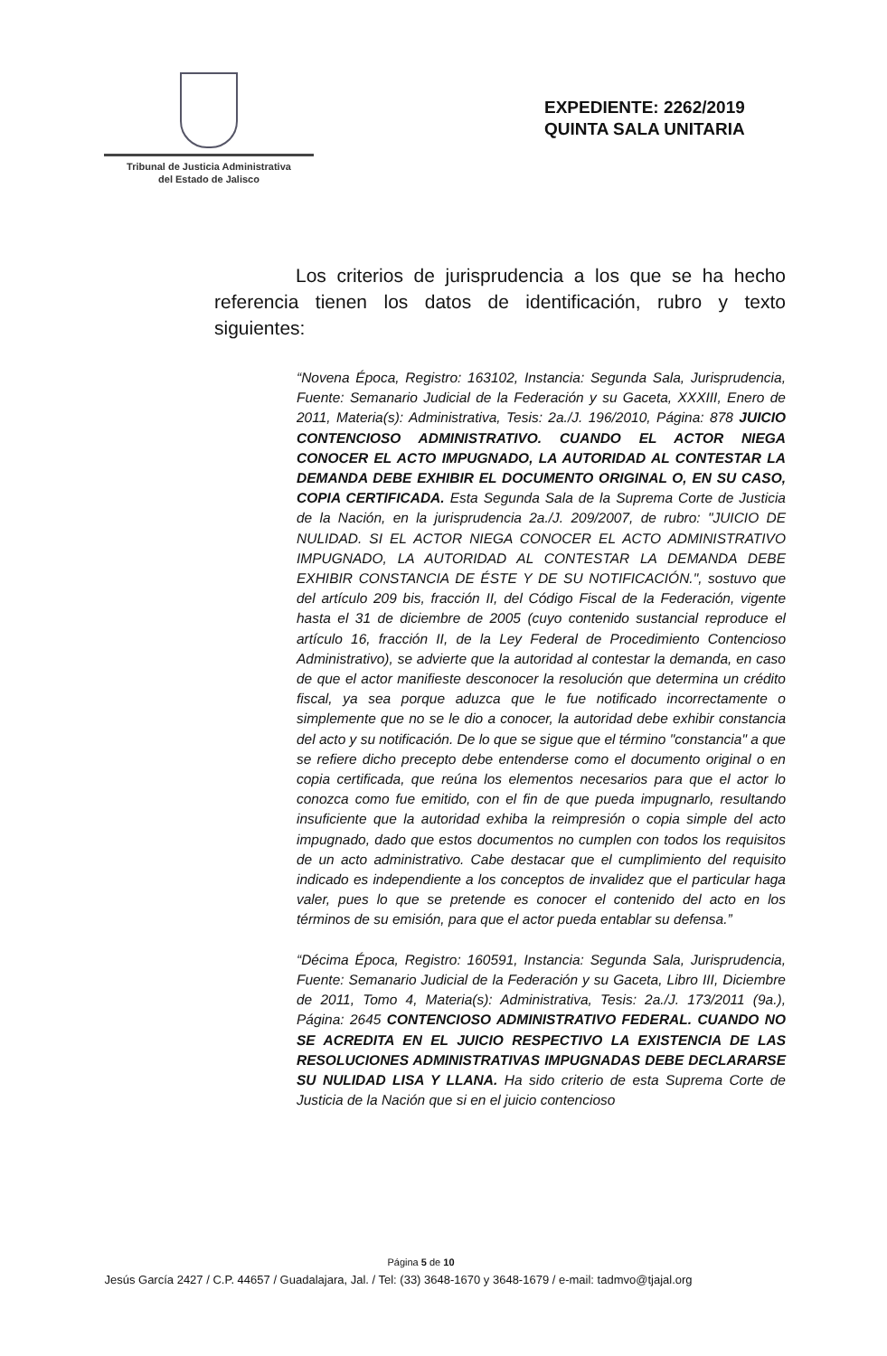Tribunal de Justicia Administrativa
del Estado de Jalisco
EXPEDIENTE: 2262/2019
QUINTA SALA UNITARIA
Los criterios de jurisprudencia a los que se ha hecho referencia tienen los datos de identificación, rubro y texto siguientes:
“Novena Época, Registro: 163102, Instancia: Segunda Sala, Jurisprudencia, Fuente: Semanario Judicial de la Federación y su Gaceta, XXXIII, Enero de 2011, Materia(s): Administrativa, Tesis: 2a./J. 196/2010, Página: 878 JUICIO CONTENCIOSO ADMINISTRATIVO. CUANDO EL ACTOR NIEGA CONOCER EL ACTO IMPUGNADO, LA AUTORIDAD AL CONTESTAR LA DEMANDA DEBE EXHIBIR EL DOCUMENTO ORIGINAL O, EN SU CASO, COPIA CERTIFICADA. Esta Segunda Sala de la Suprema Corte de Justicia de la Nación, en la jurisprudencia 2a./J. 209/2007, de rubro: "JUICIO DE NULIDAD. SI EL ACTOR NIEGA CONOCER EL ACTO ADMINISTRATIVO IMPUGNADO, LA AUTORIDAD AL CONTESTAR LA DEMANDA DEBE EXHIBIR CONSTANCIA DE ÉSTE Y DE SU NOTIFICACIÓN.", sostuvo que del artículo 209 bis, fracción II, del Código Fiscal de la Federación, vigente hasta el 31 de diciembre de 2005 (cuyo contenido sustancial reproduce el artículo 16, fracción II, de la Ley Federal de Procedimiento Contencioso Administrativo), se advierte que la autoridad al contestar la demanda, en caso de que el actor manifieste desconocer la resolución que determina un crédito fiscal, ya sea porque aduzca que le fue notificado incorrectamente o simplemente que no se le dio a conocer, la autoridad debe exhibir constancia del acto y su notificación. De lo que se sigue que el término "constancia" a que se refiere dicho precepto debe entenderse como el documento original o en copia certificada, que reúna los elementos necesarios para que el actor lo conozca como fue emitido, con el fin de que pueda impugnarlo, resultando insuficiente que la autoridad exhiba la reimpresión o copia simple del acto impugnado, dado que estos documentos no cumplen con todos los requisitos de un acto administrativo. Cabe destacar que el cumplimiento del requisito indicado es independiente a los conceptos de invalidez que el particular haga valer, pues lo que se pretende es conocer el contenido del acto en los términos de su emisión, para que el actor pueda entablar su defensa.”
“Décima Época, Registro: 160591, Instancia: Segunda Sala, Jurisprudencia, Fuente: Semanario Judicial de la Federación y su Gaceta, Libro III, Diciembre de 2011, Tomo 4, Materia(s): Administrativa, Tesis: 2a./J. 173/2011 (9a.), Página: 2645 CONTENCIOSO ADMINISTRATIVO FEDERAL. CUANDO NO SE ACREDITA EN EL JUICIO RESPECTIVO LA EXISTENCIA DE LAS RESOLUCIONES ADMINISTRATIVAS IMPUGNADAS DEBE DECLARARSE SU NULIDAD LISA Y LLANA. Ha sido criterio de esta Suprema Corte de Justicia de la Nación que si en el juicio contencioso
Página 5 de 10
Jesús García 2427 / C.P. 44657 / Guadalajara, Jal. / Tel: (33) 3648-1670 y 3648-1679 / e-mail: tadmvo@tjajal.org